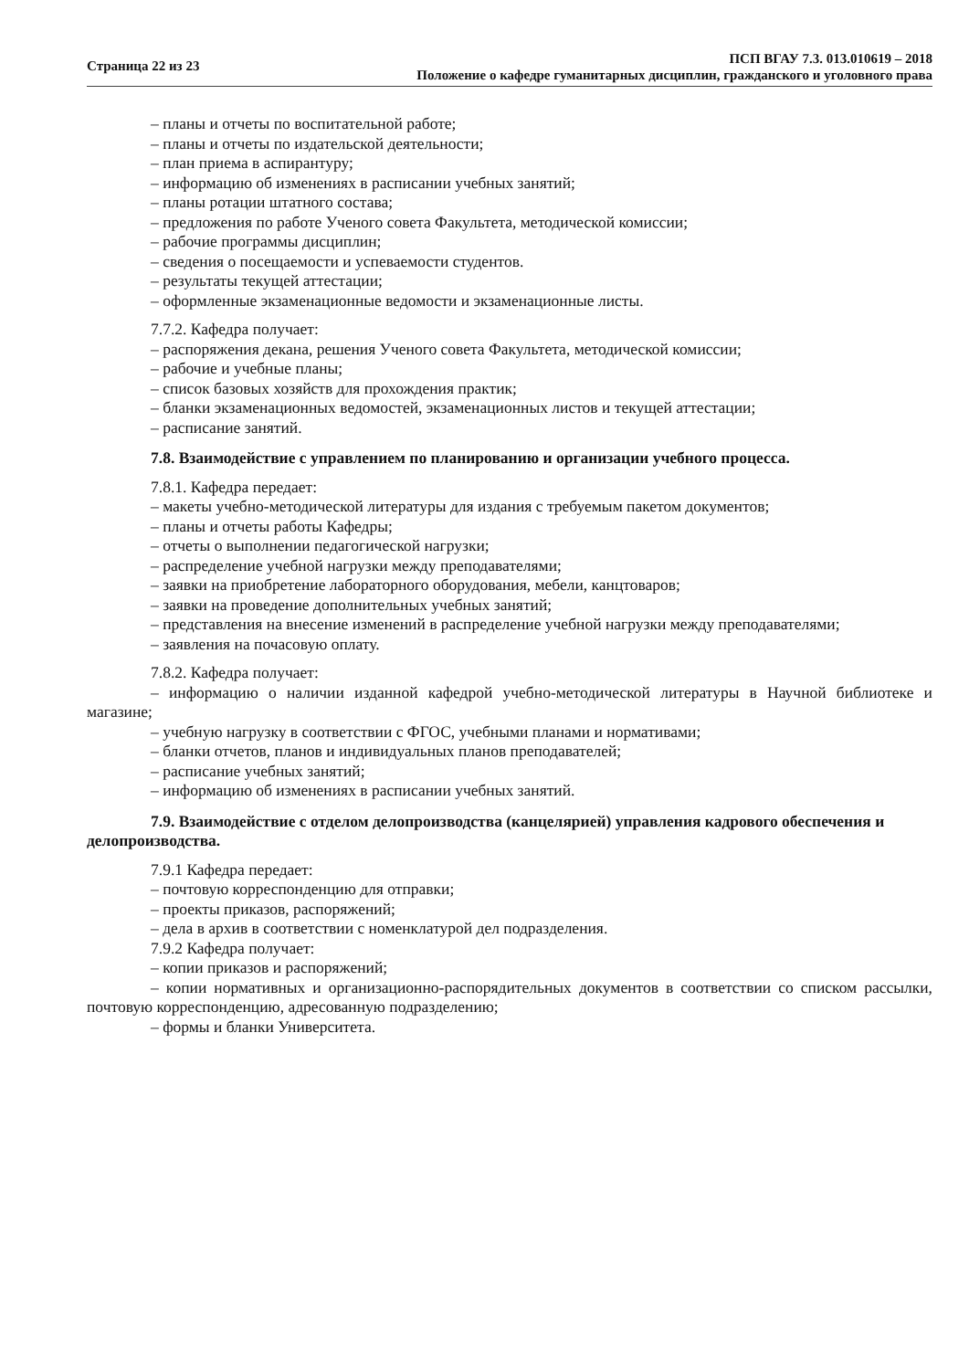Страница 22 из 23
ПСП ВГАУ 7.3. 013.010619 – 2018
Положение о кафедре гуманитарных дисциплин, гражданского и уголовного права
– планы и отчеты по воспитательной работе;
– планы и отчеты по издательской деятельности;
– план приема в аспирантуру;
– информацию об изменениях в расписании учебных занятий;
– планы ротации штатного состава;
– предложения по работе Ученого совета Факультета, методической комиссии;
– рабочие программы дисциплин;
– сведения о посещаемости и успеваемости студентов.
– результаты текущей аттестации;
– оформленные экзаменационные ведомости и экзаменационные листы.
7.7.2. Кафедра получает:
– распоряжения декана, решения Ученого совета Факультета, методической комиссии;
– рабочие и учебные планы;
– список базовых хозяйств для прохождения практик;
– бланки экзаменационных ведомостей, экзаменационных листов и текущей аттестации;
– расписание занятий.
7.8. Взаимодействие с управлением по планированию и организации учебного процесса.
7.8.1. Кафедра передает:
– макеты учебно-методической литературы для издания с требуемым пакетом документов;
– планы и отчеты работы Кафедры;
– отчеты о выполнении педагогической нагрузки;
– распределение учебной нагрузки между преподавателями;
– заявки на приобретение лабораторного оборудования, мебели, канцтоваров;
– заявки на проведение дополнительных учебных занятий;
– представления на внесение изменений в распределение учебной нагрузки между преподавателями;
– заявления на почасовую оплату.
7.8.2. Кафедра получает:
– информацию о наличии изданной кафедрой учебно-методической литературы в Научной библиотеке и магазине;
– учебную нагрузку в соответствии с ФГОС, учебными планами и нормативами;
– бланки отчетов, планов и индивидуальных планов преподавателей;
– расписание учебных занятий;
– информацию об изменениях в расписании учебных занятий.
7.9. Взаимодействие с отделом делопроизводства (канцелярией) управления кадрового обеспечения и делопроизводства.
7.9.1 Кафедра передает:
– почтовую корреспонденцию для отправки;
– проекты приказов, распоряжений;
– дела в архив в соответствии с номенклатурой дел подразделения.
7.9.2 Кафедра получает:
– копии приказов и распоряжений;
– копии нормативных и организационно-распорядительных документов в соответствии со списком рассылки, почтовую корреспонденцию, адресованную подразделению;
– формы и бланки Университета.